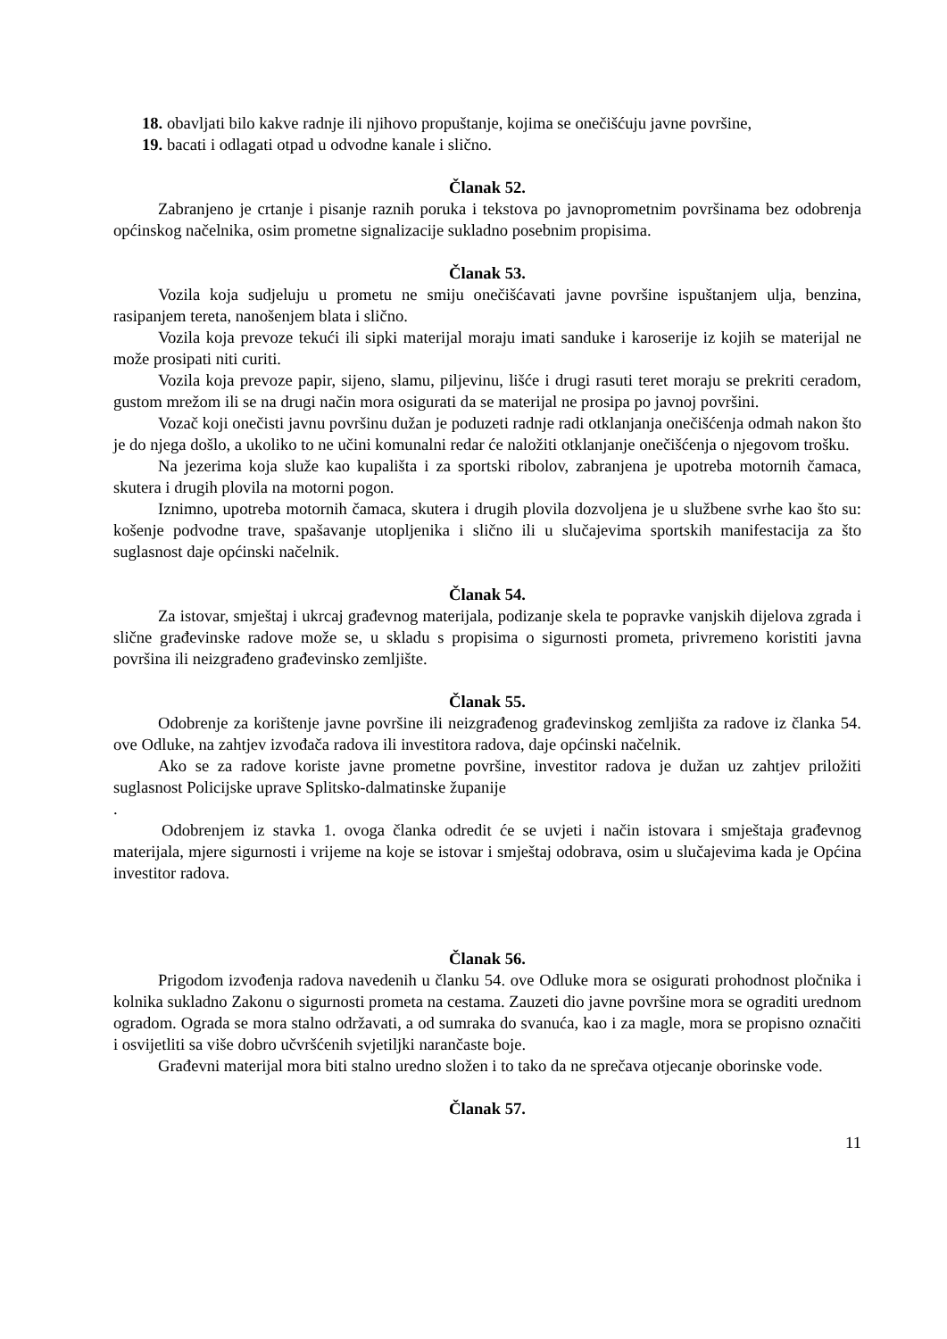18. obavljati bilo kakve radnje ili njihovo propuštanje, kojima se onečišćuju javne površine,
19. bacati i odlagati otpad u odvodne kanale i slično.
Članak 52.
Zabranjeno je crtanje i pisanje raznih poruka i tekstova po javnoprometnim površinama bez odobrenja općinskog načelnika, osim prometne signalizacije sukladno posebnim propisima.
Članak 53.
Vozila koja sudjeluju u prometu ne smiju onečišćavati javne površine ispuštanjem ulja, benzina, rasipanjem tereta, nanošenjem blata i slično.
Vozila koja prevoze tekući ili sipki materijal moraju imati sanduke i karoserije iz kojih se materijal ne može prosipati niti curiti.
Vozila koja prevoze papir, sijeno, slamu, piljevinu, lišće i drugi rasuti teret moraju se prekriti ceradom, gustom mrežom ili se na drugi način mora osigurati da se materijal ne prosipa po javnoj površini.
Vozač koji onečisti javnu površinu dužan je poduzeti radnje radi otklanjanja onečišćenja odmah nakon što je do njega došlo, a ukoliko to ne učini komunalni redar će naložiti otklanjanje onečišćenja o njegovom trošku.
Na jezerima koja služe kao kupališta i za sportski ribolov, zabranjena je upotreba motornih čamaca, skutera i drugih plovila na motorni pogon.
Iznimno, upotreba motornih čamaca, skutera i drugih plovila dozvoljena je u službene svrhe kao što su: košenje podvodne trave, spašavanje utopljenika i slično ili u slučajevima sportskih manifestacija za što suglasnost daje općinski načelnik.
Članak 54.
Za istovar, smještaj i ukrcaj građevnog materijala, podizanje skela te popravke vanjskih dijelova zgrada i slične građevinske radove može se, u skladu s propisima o sigurnosti prometa, privremeno koristiti javna površina ili neizgrađeno građevinsko zemljište.
Članak 55.
Odobrenje za korištenje javne površine ili neizgrađenog građevinskog zemljišta za radove iz članka 54. ove Odluke, na zahtjev izvođača radova ili investitora radova, daje općinski načelnik.
Ako se za radove koriste javne prometne površine, investitor radova je dužan uz zahtjev priložiti suglasnost Policijske uprave Splitsko-dalmatinske županije
.
Odobrenjem iz stavka 1. ovoga članka odredit će se uvjeti i način istovara i smještaja građevnog materijala, mjere sigurnosti i vrijeme na koje se istovar i smještaj odobrava, osim u slučajevima kada je Općina investitor radova.
Članak 56.
Prigodom izvođenja radova navedenih u članku 54. ove Odluke mora se osigurati prohodnost pločnika i kolnika sukladno Zakonu o sigurnosti prometa na cestama. Zauzeti dio javne površine mora se ograditi urednom ogradom. Ograda se mora stalno održavati, a od sumraka do svanuća, kao i za magle, mora se propisno označiti i osvijetliti sa više dobro učvršćenih svjetiljki narančaste boje.
Građevni materijal mora biti stalno uredno složen i to tako da ne sprečava otjecanje oborinske vode.
Članak 57.
11